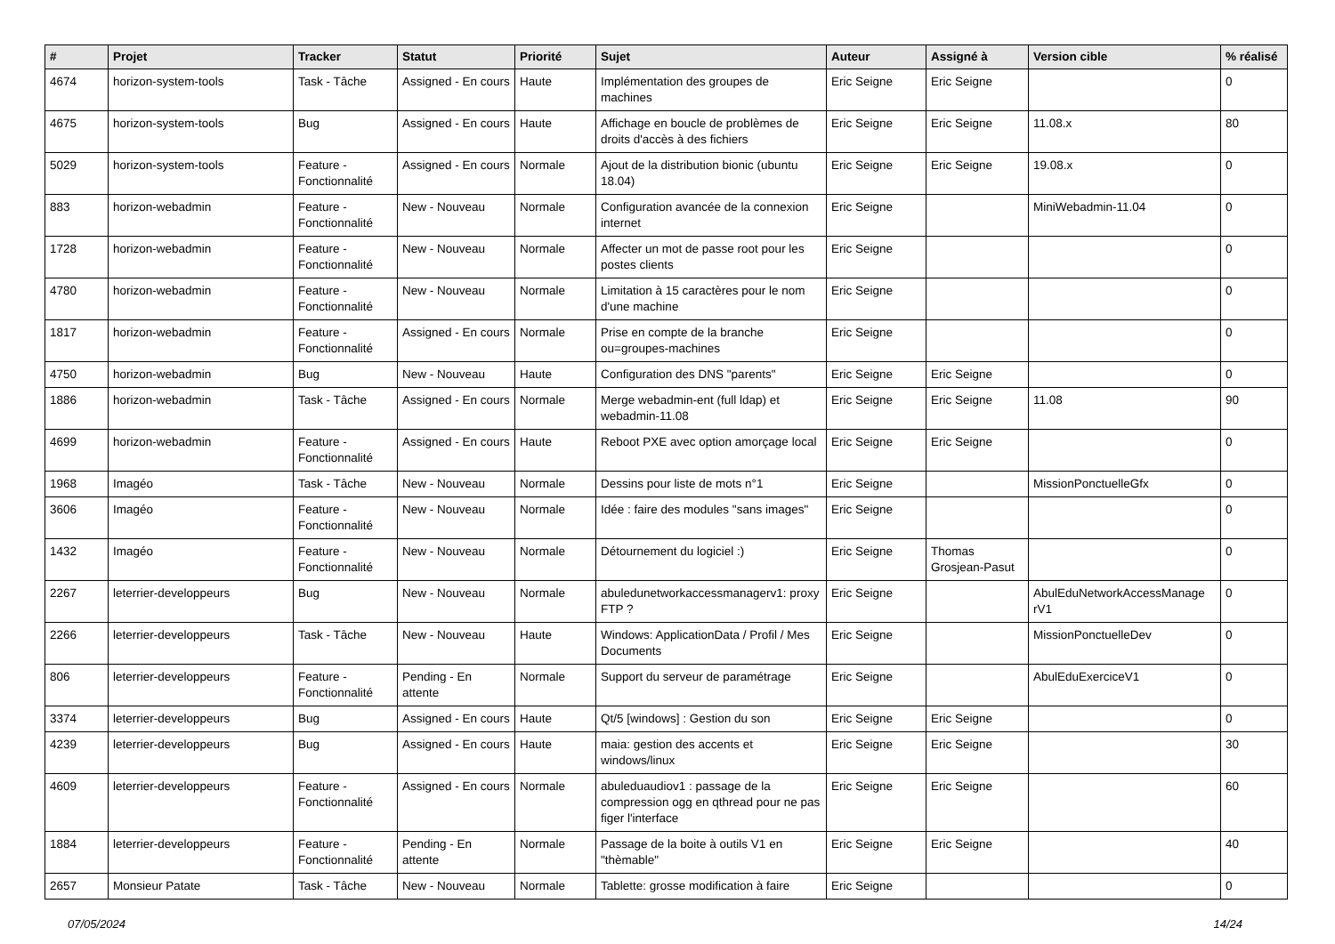| # | Projet | Tracker | Statut | Priorité | Sujet | Auteur | Assigné à | Version cible | % réalisé |
| --- | --- | --- | --- | --- | --- | --- | --- | --- | --- |
| 4674 | horizon-system-tools | Task - Tâche | Assigned - En cours | Haute | Implémentation des groupes de machines | Eric Seigne | Eric Seigne | | 0 |
| 4675 | horizon-system-tools | Bug | Assigned - En cours | Haute | Affichage en boucle de problèmes de droits d'accès à des fichiers | Eric Seigne | Eric Seigne | 11.08.x | 80 |
| 5029 | horizon-system-tools | Feature - Fonctionnalité | Assigned - En cours | Normale | Ajout de la distribution bionic (ubuntu 18.04) | Eric Seigne | Eric Seigne | 19.08.x | 0 |
| 883 | horizon-webadmin | Feature - Fonctionnalité | New - Nouveau | Normale | Configuration avancée de la connexion internet | Eric Seigne | | MiniWebadmin-11.04 | 0 |
| 1728 | horizon-webadmin | Feature - Fonctionnalité | New - Nouveau | Normale | Affecter un mot de passe root pour les postes clients | Eric Seigne | | | 0 |
| 4780 | horizon-webadmin | Feature - Fonctionnalité | New - Nouveau | Normale | Limitation à 15 caractères pour le nom d'une machine | Eric Seigne | | | 0 |
| 1817 | horizon-webadmin | Feature - Fonctionnalité | Assigned - En cours | Normale | Prise en compte de la branche ou=groupes-machines | Eric Seigne | | | 0 |
| 4750 | horizon-webadmin | Bug | New - Nouveau | Haute | Configuration des DNS "parents" | Eric Seigne | Eric Seigne | | 0 |
| 1886 | horizon-webadmin | Task - Tâche | Assigned - En cours | Normale | Merge webadmin-ent (full ldap) et webadmin-11.08 | Eric Seigne | Eric Seigne | 11.08 | 90 |
| 4699 | horizon-webadmin | Feature - Fonctionnalité | Assigned - En cours | Haute | Reboot PXE avec option amorçage local | Eric Seigne | Eric Seigne | | 0 |
| 1968 | Imagéo | Task - Tâche | New - Nouveau | Normale | Dessins pour liste de mots n°1 | Eric Seigne | | MissionPonctuelleGfx | 0 |
| 3606 | Imagéo | Feature - Fonctionnalité | New - Nouveau | Normale | Idée : faire des modules "sans images" | Eric Seigne | | | 0 |
| 1432 | Imagéo | Feature - Fonctionnalité | New - Nouveau | Normale | Détournement du logiciel :) | Eric Seigne | Thomas Grosjean-Pasut | | 0 |
| 2267 | leterrier-developpeurs | Bug | New - Nouveau | Normale | abuledunetworkaccessmanagerv1: proxy FTP ? | Eric Seigne | | AbulEduNetworkAccessManage rV1 | 0 |
| 2266 | leterrier-developpeurs | Task - Tâche | New - Nouveau | Haute | Windows: ApplicationData / Profil / Mes Documents | Eric Seigne | | MissionPonctuelleDev | 0 |
| 806 | leterrier-developpeurs | Feature - Fonctionnalité | Pending - En attente | Normale | Support du serveur de paramétrage | Eric Seigne | | AbulEduExerciceV1 | 0 |
| 3374 | leterrier-developpeurs | Bug | Assigned - En cours | Haute | Qt/5 [windows] : Gestion du son | Eric Seigne | Eric Seigne | | 0 |
| 4239 | leterrier-developpeurs | Bug | Assigned - En cours | Haute | maia: gestion des accents et windows/linux | Eric Seigne | Eric Seigne | | 30 |
| 4609 | leterrier-developpeurs | Feature - Fonctionnalité | Assigned - En cours | Normale | abuleduaudiov1 : passage de la compression ogg en qthread pour ne pas figer l'interface | Eric Seigne | Eric Seigne | | 60 |
| 1884 | leterrier-developpeurs | Feature - Fonctionnalité | Pending - En attente | Normale | Passage de la boite à outils V1 en "thèmable" | Eric Seigne | Eric Seigne | | 40 |
| 2657 | Monsieur Patate | Task - Tâche | New - Nouveau | Normale | Tablette: grosse modification à faire | Eric Seigne | | | 0 |
07/05/2024 14/24